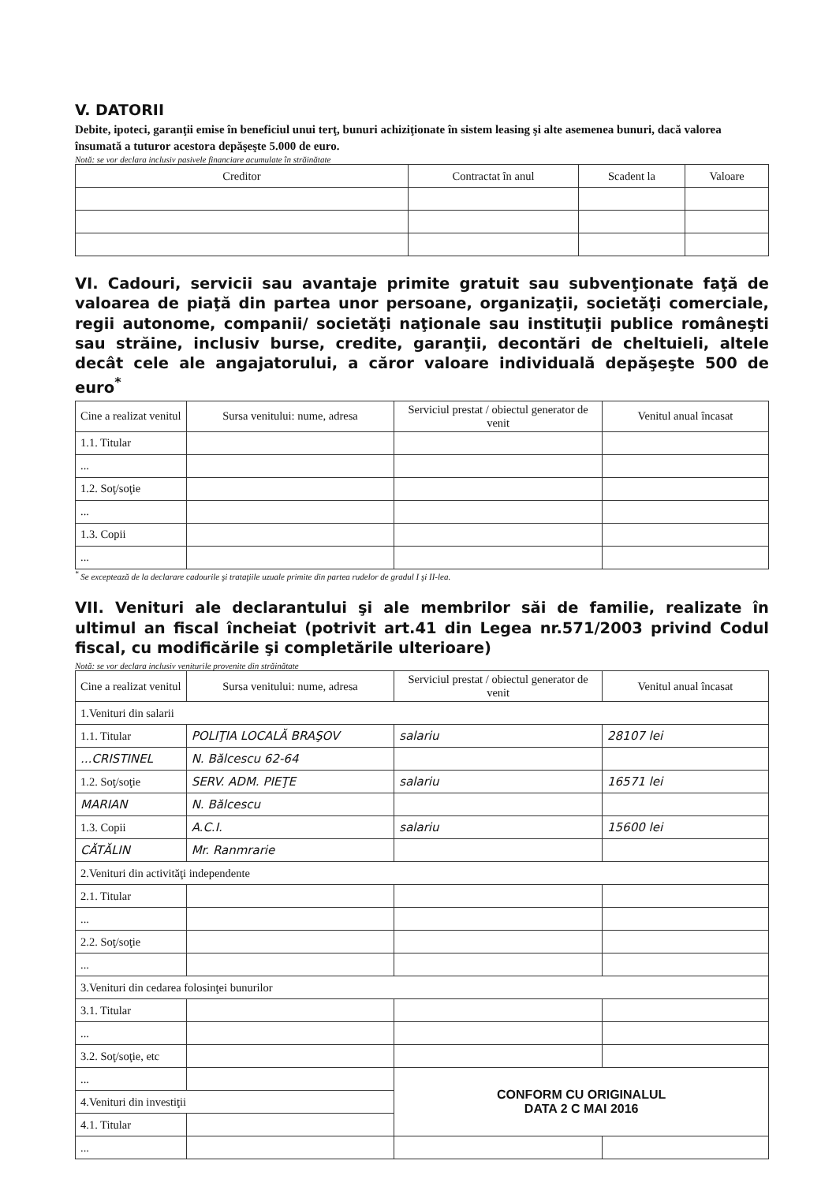V. DATORII
Debite, ipoteci, garanţii emise în beneficiul unui terţ, bunuri achiziţionate în sistem leasing şi alte asemenea bunuri, dacă valorea însumată a tuturor acestora depăşeşte 5.000 de euro.
Notă: se vor declara inclusiv pasivele financiare acumulate în străinătate
| Creditor | Contractat în anul | Scadent la | Valoare |
| --- | --- | --- | --- |
VI. Cadouri, servicii sau avantaje primite gratuit sau subvenţionate faţă de valoarea de piaţă din partea unor persoane, organizaţii, societăţi comerciale, regii autonome, companii/ societăţi naţionale sau instituţii publice româneşti sau străine, inclusiv burse, credite, garanţii, decontări de cheltuieli, altele decât cele ale angajatorului, a căror valoare individuală depăşeşte 500 de euro<sup>*</sup>
| Cine a realizat venitul | Sursa venitului: nume, adresa | Serviciul prestat / obiectul generator de venit | Venitul anual încasat |
| --- | --- | --- | --- |
| 1.1. Titular | | | |
| ... | | | |
| 1.2. Soţ/soţie | | | |
| ... | | | |
| 1.3. Copii | | | |
| ... | | | |
<sup>*</sup> Se exceptează de la declarare cadourile şi trataţiile uzuale primite din partea rudelor de gradul I şi II-lea.
VII. Venituri ale declarantului şi ale membrilor săi de familie, realizate în ultimul an fiscal încheiat (potrivit art.41 din Legea nr.571/2003 privind Codul fiscal, cu modificările şi completările ulterioare)
Notă: se vor declara inclusiv veniturile provenite din străinătate
| Cine a realizat venitul | Sursa venitului: nume, adresa | Serviciul prestat / obiectul generator de venit | Venitul anual încasat |
| --- | --- | --- | --- |
| 1.Venituri din salarii | | | |
| 1.1. Titular | POLIŢIA LOCALĂ BRAŞOV | salariu | 28107 lei |
| ...CRISTINEL | N. Bălcescu 62-64 | | |
| 1.2. Soţ/soţie | SERV. ADM. PIEŢE | salariu | 16571 lei |
| MARIAN | N. Bălcescu | | |
| 1.3. Copii | A.C.I. | salariu | 15600 lei |
| CĂTĂLIN | Mr. Ranmrarie | | |
| 2.Venituri din activităţi independente | | | |
| 2.1. Titular | | | |
| ... | | | |
| 2.2. Soţ/soţie | | | |
| ... | | | |
| 3.Venituri din cedarea folosinţei bunurilor | | | |
| 3.1. Titular | | | |
| ... | | | |
| 3.2. Soţ/soţie, etc | | | |
| ... | | CONFORM CU ORIGINALUL DATA 2 C MAI 2016 | |
| 4.Venituri din investiţii | | | |
| 4.1. Titular | | | |
| ... | | | |